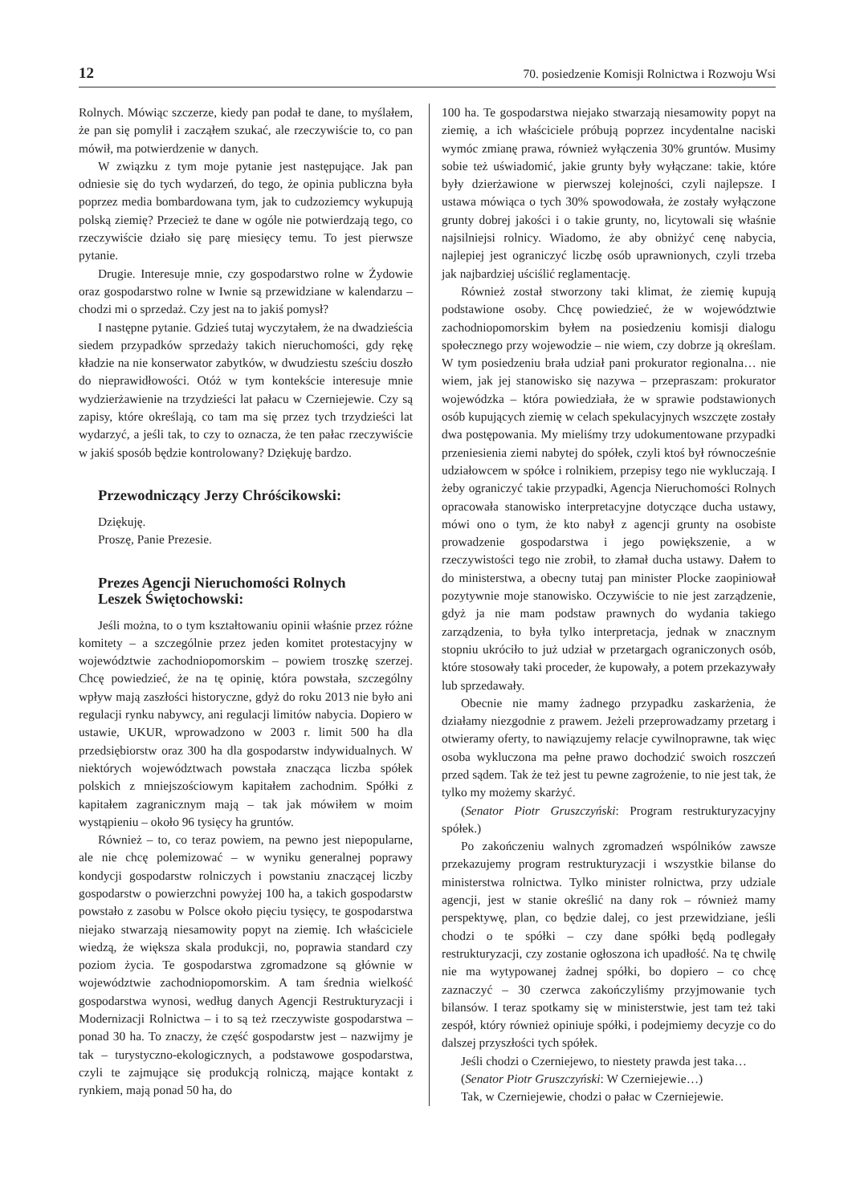12 70. posiedzenie Komisji Rolnictwa i Rozwoju Wsi
Rolnych. Mówiąc szczerze, kiedy pan podał te dane, to myślałem, że pan się pomylił i zacząłem szukać, ale rzeczywiście to, co pan mówił, ma potwierdzenie w danych.
W związku z tym moje pytanie jest następujące. Jak pan odniesie się do tych wydarzeń, do tego, że opinia publiczna była poprzez media bombardowana tym, jak to cudzoziemcy wykupują polską ziemię? Przecież te dane w ogóle nie potwierdzają tego, co rzeczywiście działo się parę miesięcy temu. To jest pierwsze pytanie.
Drugie. Interesuje mnie, czy gospodarstwo rolne w Żydowie oraz gospodarstwo rolne w Iwnie są przewidziane w kalendarzu – chodzi mi o sprzedaż. Czy jest na to jakiś pomysł?
I następne pytanie. Gdzieś tutaj wyczytałem, że na dwadzieścia siedem przypadków sprzedaży takich nieruchomości, gdy rękę kładzie na nie konserwator zabytków, w dwudziestu sześciu doszło do nieprawidłowości. Otóż w tym kontekście interesuje mnie wydzierżawienie na trzydzieści lat pałacu w Czerniejewie. Czy są zapisy, które określają, co tam ma się przez tych trzydzieści lat wydarzyć, a jeśli tak, to czy to oznacza, że ten pałac rzeczywiście w jakiś sposób będzie kontrolowany? Dziękuję bardzo.
Przewodniczący Jerzy Chróścikowski:
Dziękuję.
Proszę, Panie Prezesie.
Prezes Agencji Nieruchomości Rolnych
Leszek Świętochowski:
Jeśli można, to o tym kształtowaniu opinii właśnie przez różne komitety – a szczególnie przez jeden komitet protestacyjny w województwie zachodniopomorskim – powiem troszkę szerzej. Chcę powiedzieć, że na tę opinię, która powstała, szczególny wpływ mają zaszłości historyczne, gdyż do roku 2013 nie było ani regulacji rynku nabywcy, ani regulacji limitów nabycia. Dopiero w ustawie, UKUR, wprowadzono w 2003 r. limit 500 ha dla przedsiębiorstw oraz 300 ha dla gospodarstw indywidualnych. W niektórych województwach powstała znacząca liczba spółek polskich z mniejszościowym kapitałem zachodnim. Spółki z kapitałem zagranicznym mają – tak jak mówiłem w moim wystąpieniu – około 96 tysięcy ha gruntów.
Również – to, co teraz powiem, na pewno jest niepopularne, ale nie chcę polemizować – w wyniku generalnej poprawy kondycji gospodarstw rolniczych i powstaniu znaczącej liczby gospodarstw o powierzchni powyżej 100 ha, a takich gospodarstw powstało z zasobu w Polsce około pięciu tysięcy, te gospodarstwa niejako stwarzają niesamowity popyt na ziemię. Ich właściciele wiedzą, że większa skala produkcji, no, poprawia standard czy poziom życia. Te gospodarstwa zgromadzone są głównie w województwie zachodniopomorskim. A tam średnia wielkość gospodarstwa wynosi, według danych Agencji Restrukturyzacji i Modernizacji Rolnictwa – i to są też rzeczywiste gospodarstwa – ponad 30 ha. To znaczy, że część gospodarstw jest – nazwijmy je tak – turystyczno-ekologicznych, a podstawowe gospodarstwa, czyli te zajmujące się produkcją rolniczą, mające kontakt z rynkiem, mają ponad 50 ha, do
100 ha. Te gospodarstwa niejako stwarzają niesamowity popyt na ziemię, a ich właściciele próbują poprzez incydentalne naciski wymóc zmianę prawa, również wyłączenia 30% gruntów. Musimy sobie też uświadomić, jakie grunty były wyłączane: takie, które były dzierżawione w pierwszej kolejności, czyli najlepsze. I ustawa mówiąca o tych 30% spowodowała, że zostały wyłączone grunty dobrej jakości i o takie grunty, no, licytowali się właśnie najsilniejsi rolnicy. Wiadomo, że aby obniżyć cenę nabycia, najlepiej jest ograniczyć liczbę osób uprawnionych, czyli trzeba jak najbardziej uściślić reglamentację.
Również został stworzony taki klimat, że ziemię kupują podstawione osoby. Chcę powiedzieć, że w województwie zachodniopomorskim byłem na posiedzeniu komisji dialogu społecznego przy wojewodzie – nie wiem, czy dobrze ją określam. W tym posiedzeniu brała udział pani prokurator regionalna… nie wiem, jak jej stanowisko się nazywa – przepraszam: prokurator wojewódzka – która powiedziała, że w sprawie podstawionych osób kupujących ziemię w celach spekulacyjnych wszczęte zostały dwa postępowania. My mieliśmy trzy udokumentowane przypadki przeniesienia ziemi nabytej do spółek, czyli ktoś był równocześnie udziałowcem w spółce i rolnikiem, przepisy tego nie wykluczają. I żeby ograniczyć takie przypadki, Agencja Nieruchomości Rolnych opracowała stanowisko interpretacyjne dotyczące ducha ustawy, mówi ono o tym, że kto nabył z agencji grunty na osobiste prowadzenie gospodarstwa i jego powiększenie, a w rzeczywistości tego nie zrobił, to złamał ducha ustawy. Dałem to do ministerstwa, a obecny tutaj pan minister Plocke zaopiniował pozytywnie moje stanowisko. Oczywiście to nie jest zarządzenie, gdyż ja nie mam podstaw prawnych do wydania takiego zarządzenia, to była tylko interpretacja, jednak w znacznym stopniu ukróciło to już udział w przetargach ograniczonych osób, które stosowały taki proceder, że kupowały, a potem przekazywały lub sprzedawały.
Obecnie nie mamy żadnego przypadku zaskarżenia, że działamy niezgodnie z prawem. Jeżeli przeprowadzamy przetarg i otwieramy oferty, to nawiązujemy relacje cywilnoprawne, tak więc osoba wykluczona ma pełne prawo dochodzić swoich roszczeń przed sądem. Tak że też jest tu pewne zagrożenie, to nie jest tak, że tylko my możemy skarżyć.
(Senator Piotr Gruszczyński: Program restrukturyzacyjny spółek.)
Po zakończeniu walnych zgromadzeń wspólników zawsze przekazujemy program restrukturyzacji i wszystkie bilanse do ministerstwa rolnictwa. Tylko minister rolnictwa, przy udziale agencji, jest w stanie określić na dany rok – również mamy perspektywę, plan, co będzie dalej, co jest przewidziane, jeśli chodzi o te spółki – czy dane spółki będą podlegały restrukturyzacji, czy zostanie ogłoszona ich upadłość. Na tę chwilę nie ma wytypowanej żadnej spółki, bo dopiero – co chcę zaznaczyć – 30 czerwca zakończyliśmy przyjmowanie tych bilansów. I teraz spotkamy się w ministerstwie, jest tam też taki zespół, który również opiniuje spółki, i podejmiemy decyzje co do dalszej przyszłości tych spółek.
Jeśli chodzi o Czerniejewo, to niestety prawda jest taka…
(Senator Piotr Gruszczyński: W Czerniejewie…)
Tak, w Czerniejewie, chodzi o pałac w Czerniejewie.